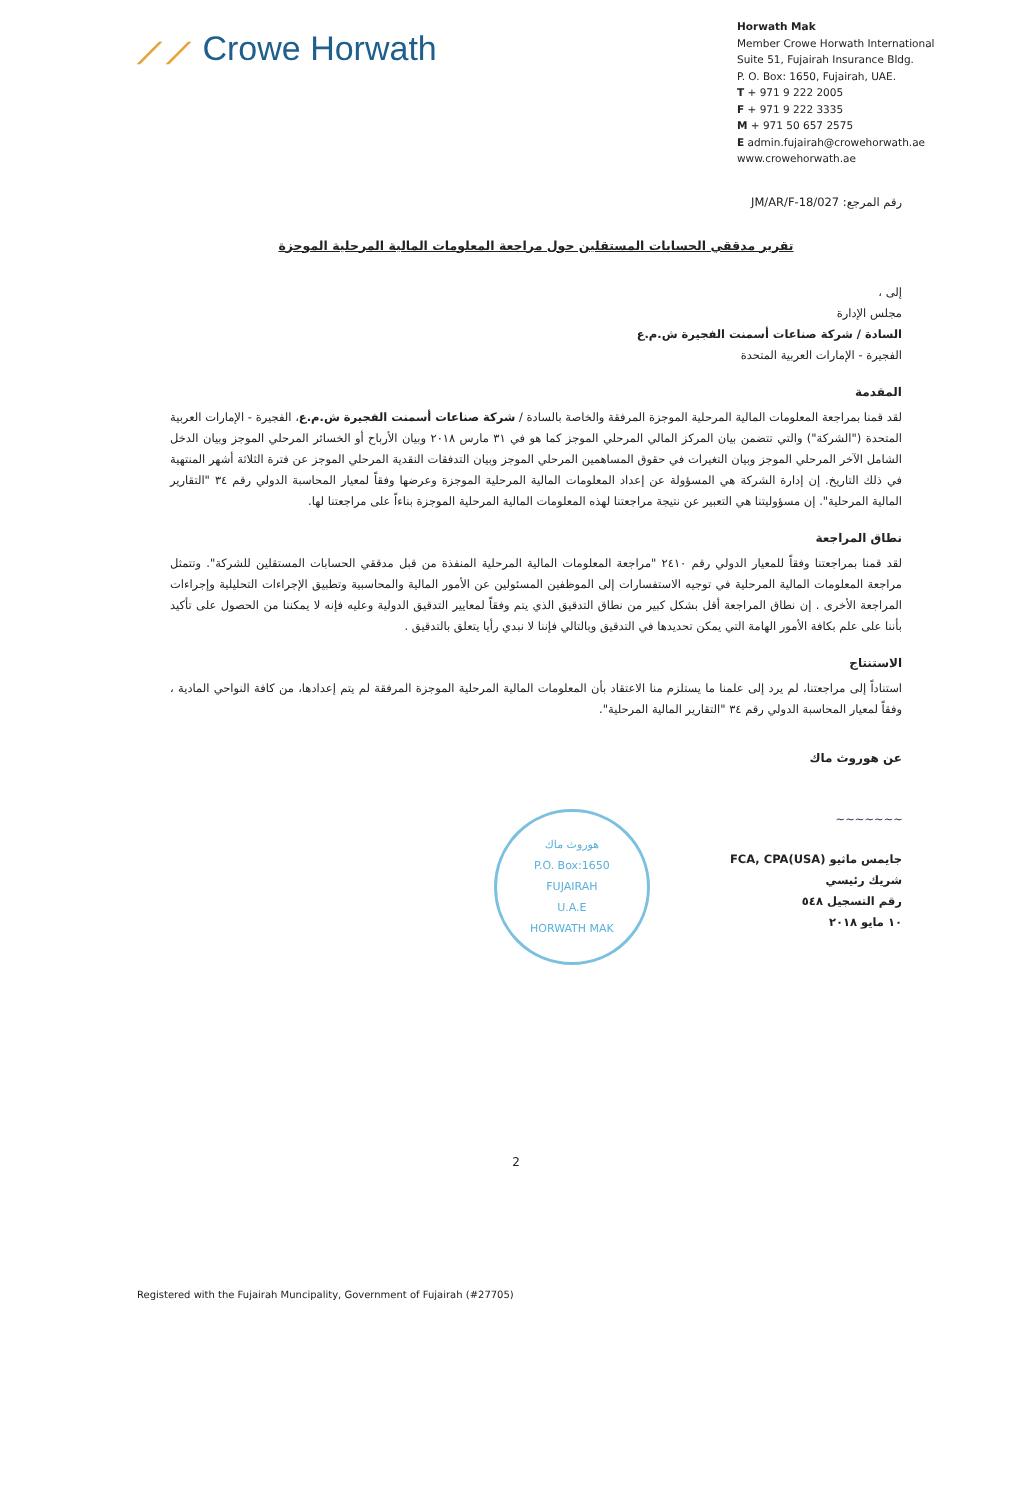⟋⟋ Crowe Horwath
Horwath Mak
Member Crowe Horwath International
Suite 51, Fujairah Insurance Bldg.
P. O. Box: 1650, Fujairah, UAE.
T + 971 9 222 2005
F + 971 9 222 3335
M + 971 50 657 2575
E admin.fujairah@crowehorwath.ae
www.crowehorwath.ae
رقم المرجع: JM/AR/F-18/027
تقرير مدققي الحسابات المستقلين حول مراجعة المعلومات المالية المرحلية الموجزة
إلى ،
مجلس الإدارة
السادة / شركة صناعات أسمنت الفجيرة ش.م.ع
الفجيرة - الإمارات العربية المتحدة
المقدمة
لقد قمنا بمراجعة المعلومات المالية المرحلية الموجزة المرفقة والخاصة بالسادة / شركة صناعات أسمنت الفجيرة ش.م.ع، الفجيرة - الإمارات العربية المتحدة ("الشركة") والتي تتضمن بيان المركز المالي المرحلي الموجز كما هو في ٣١ مارس ٢٠١٨ وبيان الأرباح أو الخسائر المرحلي الموجز وبيان الدخل الشامل الآخر المرحلي الموجز وبيان التغيرات في حقوق المساهمين المرحلي الموجز وبيان التدفقات النقدية المرحلي الموجز عن فترة الثلاثة أشهر المنتهية في ذلك التاريخ. إن إدارة الشركة هي المسؤولة عن إعداد المعلومات المالية المرحلية الموجزة وعرضها وفقاً لمعيار المحاسبة الدولي رقم ٣٤ "التقارير المالية المرحلية". إن مسؤوليتنا هي التعبير عن نتيجة مراجعتنا لهذه المعلومات المالية المرحلية الموجزة بناءاً على مراجعتنا لها.
نطاق المراجعة
لقد قمنا بمراجعتنا وفقاً للمعيار الدولي رقم ٢٤١٠ "مراجعة المعلومات المالية المرحلية المنفذة من قبل مدققي الحسابات المستقلين للشركة". وتتمثل مراجعة المعلومات المالية المرحلية في توجيه الاستفسارات إلى الموظفين المسئولين عن الأمور المالية والمحاسبية وتطبيق الإجراءات التحليلية وإجراءات المراجعة الأخرى . إن نطاق المراجعة أقل بشكل كبير من نطاق التدقيق الذي يتم وفقاً لمعايير التدقيق الدولية وعليه فإنه لا يمكننا من الحصول على تأكيد بأننا على علم بكافة الأمور الهامة التي يمكن تحديدها في التدقيق وبالتالي فإننا لا نبدي رأيا يتعلق بالتدقيق .
الاستنتاج
استناداً إلى مراجعتنا، لم يرد إلى علمنا ما يستلزم منا الاعتقاد بأن المعلومات المالية المرحلية الموجزة المرفقة لم يتم إعدادها، من كافة النواحي المادية ، وفقاً لمعيار المحاسبة الدولي رقم ٣٤ "التقارير المالية المرحلية".
عن هوروث ماك
~~~~~~~
جايمس ماثيو FCA, CPA(USA)
شريك رئيسي
رقم التسجيل ٥٤٨
١٠ مايو ٢٠١٨
هوروث ماك
P.O. Box:1650
FUJAIRAH
U.A.E
HORWATH MAK
2
Registered with the Fujairah Muncipality, Government of Fujairah (#27705)